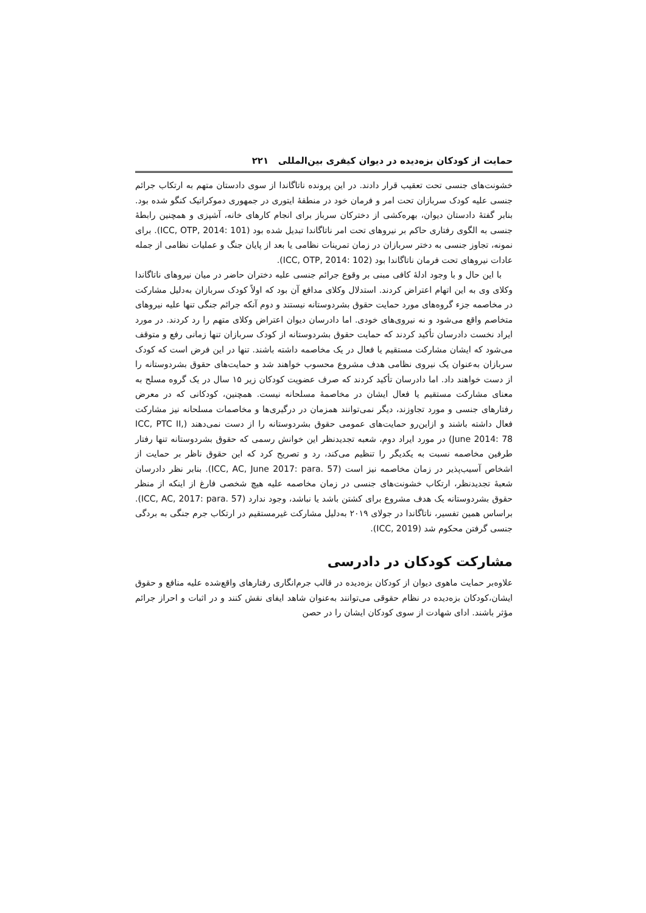حمایت از کودکان بزه‌دیده در دیوان کیفری بین‌المللی ۲۲۱
خشونت‌های جنسی تحت تعقیب قرار دادند. در این پرونده ناتاگاندا از سوی دادستان متهم به ارتکاب جرائم جنسی علیه کودک سربازان تحت امر و فرمان خود در منطقهٔ ایتوری در جمهوری دموکراتیک کنگو شده بود. بنابر گفتهٔ دادستان دیوان، بهره‌کشی از دخترکان سرباز برای انجام کارهای خانه، آشپزی و همچنین رابطهٔ جنسی به الگوی رفتاری حاکم بر نیروهای تحت امر ناتاگاندا تبدیل شده بود (ICC, OTP, 2014: 101). برای نمونه، تجاوز جنسی به دختر سربازان در زمان تمرینات نظامی یا بعد از پایان جنگ و عملیات نظامی از جمله عادات نیروهای تحت فرمان ناتاگاندا بود (ICC, OTP, 2014: 102).
با این حال و با وجود ادلهٔ کافی مبنی بر وقوع جرائم جنسی علیه دختران حاضر در میان نیروهای ناتاگاندا وکلای وی به این اتهام اعتراض کردند. استدلال وکلای مدافع آن بود که اولاً کودک سربازان به‌دلیل مشارکت در مخاصمه جزء گروه‌های مورد حمایت حقوق بشردوستانه نیستند و دوم آنکه جرائم جنگی تنها علیه نیروهای متخاصم واقع می‌شود و نه نیروی‌های خودی. اما دادرسان دیوان اعتراض وکلای متهم را رد کردند. در مورد ایراد نخست دادرسان تأکید کردند که حمایت حقوق بشردوستانه از کودک سربازان تنها زمانی رفع و متوقف می‌شود که ایشان مشارکت مستقیم یا فعال در یک مخاصمه داشته باشند. تنها در این فرض است که کودک سربازان به‌عنوان یک نیروی نظامی هدف مشروع محسوب خواهند شد و حمایت‌های حقوق بشردوستانه را از دست خواهند داد. اما دادرسان تأکید کردند که صرف عضویت کودکان زیر ۱۵ سال در یک گروه مسلح به معنای مشارکت مستقیم یا فعال ایشان در مخاصمهٔ مسلحانه نیست. همچنین، کودکانی که در معرض رفتارهای جنسی و مورد تجاوزند، دیگر نمی‌توانند همزمان در درگیری‌ها و مخاصمات مسلحانه نیز مشارکت فعال داشته باشند و ازاین‌رو حمایت‌های عمومی حقوق بشردوستانه را از دست نمی‌دهند (ICC, PTC II, June 2014: 78) در مورد ایراد دوم، شعبه تجدیدنظر این خوانش رسمی که حقوق بشردوستانه تنها رفتار طرفین مخاصمه نسبت به یکدیگر را تنظیم می‌کند، رد و تصریح کرد که این حقوق ناظر بر حمایت از اشخاص آسیب‌پذیر در زمان مخاصمه نیز است (ICC, AC, June 2017: para. 57). بنابر نظر دادرسان شعبهٔ تجدیدنظر، ارتکاب خشونت‌های جنسی در زمان مخاصمه علیه هیچ شخصی فارغ از اینکه از منظر حقوق بشردوستانه یک هدف مشروع برای کشتن باشد یا نباشد، وجود ندارد (ICC, AC, 2017: para. 57). براساس همین تفسیر، ناتاگاندا در جولای ۲۰۱۹ به‌دلیل مشارکت غیرمستقیم در ارتکاب جرم جنگی به بردگی جنسی گرفتن محکوم شد (ICC, 2019).
مشارکت کودکان در دادرسی
علاوه‌بر حمایت ماهوی دیوان از کودکان بزه‌دیده در قالب جرم‌انگاری رفتارهای واقع‌شده علیه منافع و حقوق ایشان،کودکان بزه‌دیده در نظام حقوقی می‌توانند به‌عنوان شاهد ایفای نقش کنند و در اثبات و احراز جرائم مؤثر باشند. ادای شهادت از سوی کودکان ایشان را در حصن